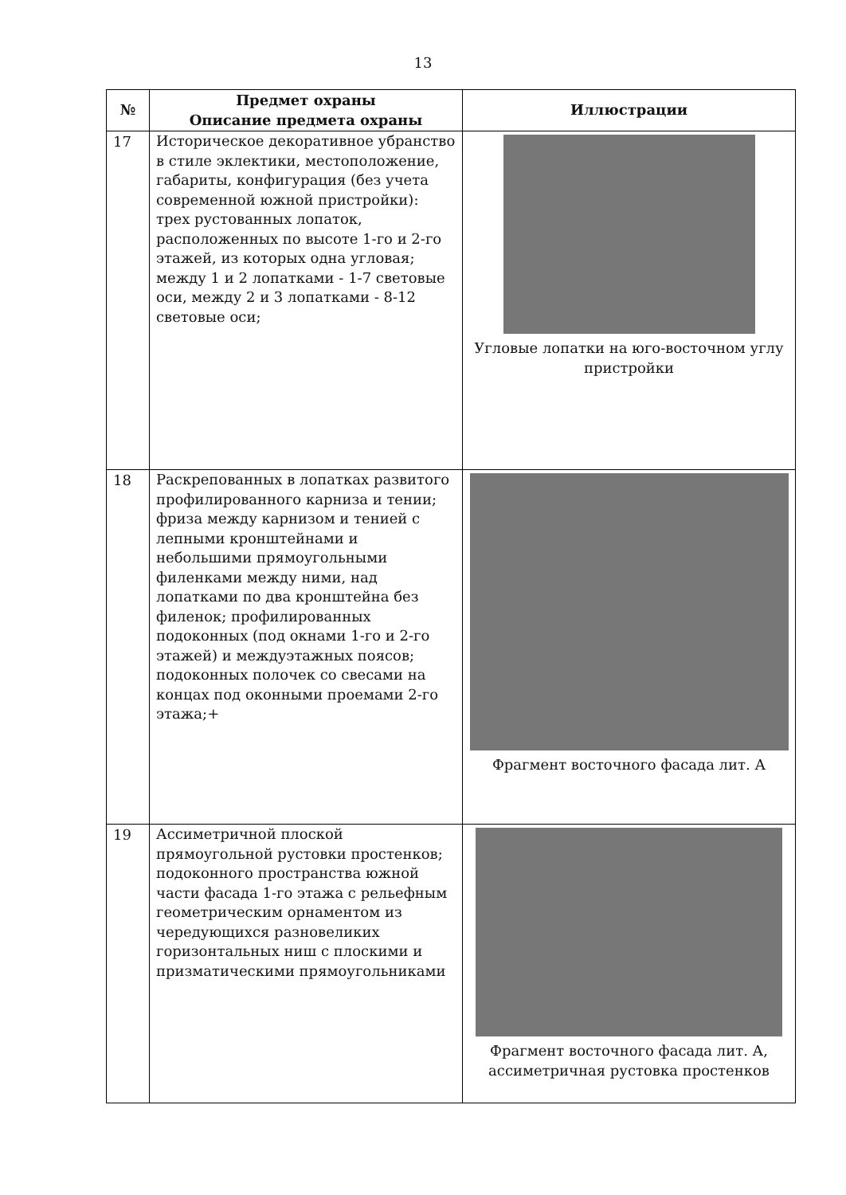13
| № | Предмет охраны Описание предмета охраны | Иллюстрации |
| --- | --- | --- |
| 17 | Историческое декоративное убранство в стиле эклектики, местоположение, габариты, конфигурация (без учета современной южной пристройки): трех рустованных лопаток, расположенных по высоте 1-го и 2-го этажей, из которых одна угловая; между 1 и 2 лопатками - 1-7 световые оси, между 2 и 3 лопатками - 8-12 световые оси; | Угловые лопатки на юго-восточном углу пристройки |
| 18 | Раскрепованных в лопатках развитого профилированного карниза и тении; фриза между карнизом и тенией с лепными кронштейнами и небольшими прямоугольными филенками между ними, над лопатками по два кронштейна без филенок; профилированных подоконных (под окнами 1-го и 2-го этажей) и междуэтажных поясов; подоконных полочек со свесами на концах под оконными проемами 2-го этажа;+ | Фрагмент восточного фасада лит. А |
| 19 | Ассиметричной плоской прямоугольной рустовки простенков; подоконного пространства южной части фасада 1-го этажа с рельефным геометрическим орнаментом из чередующихся разновеликих горизонтальных ниш с плоскими и призматическими прямоугольниками | Фрагмент восточного фасада лит. А, ассиметричная рустовка простенков |